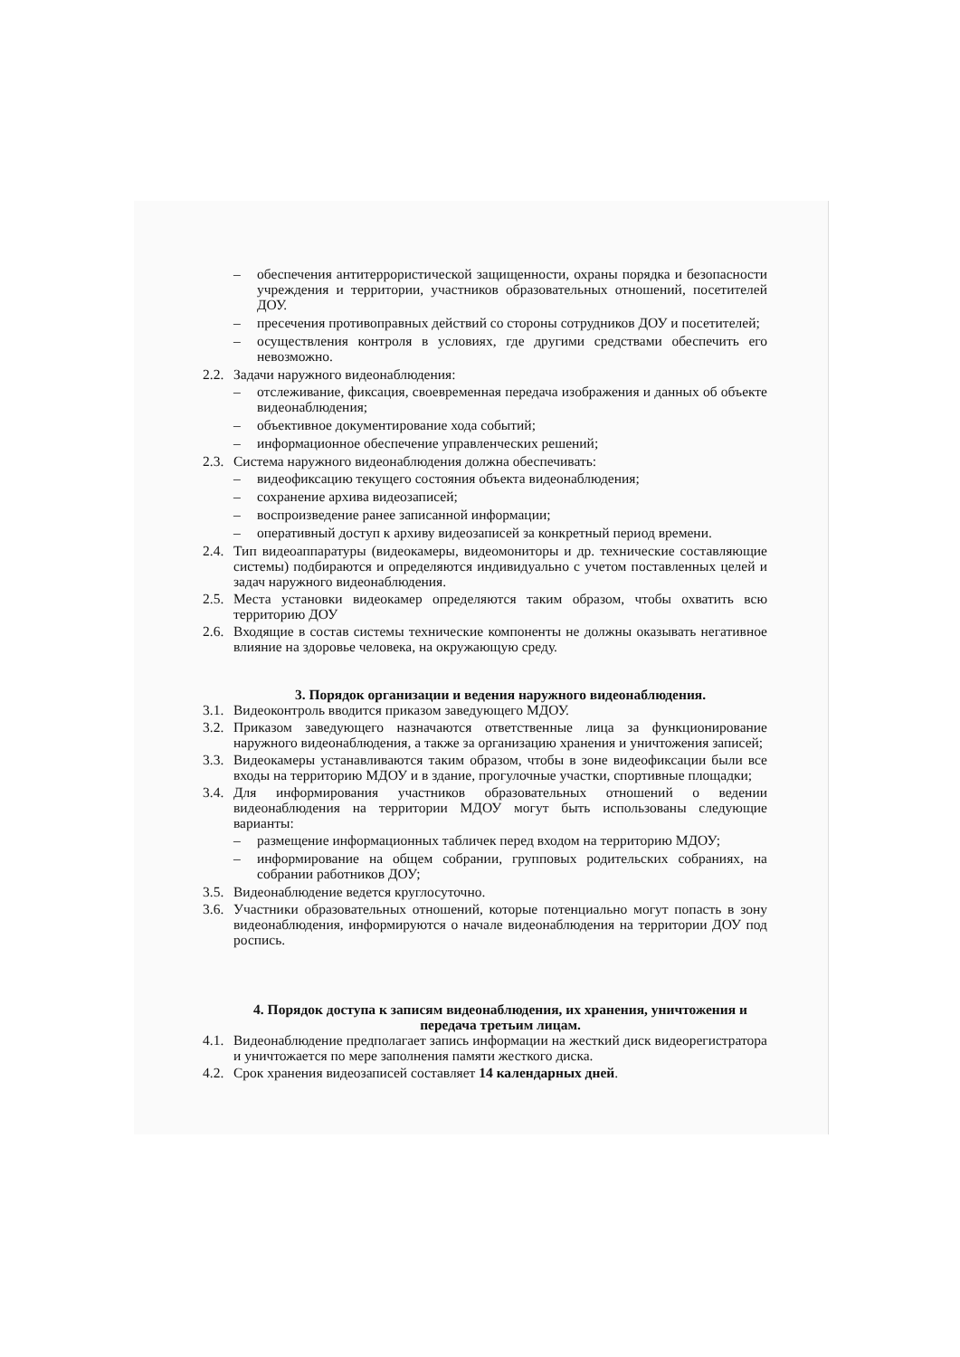– обеспечения антитеррористической защищенности, охраны порядка и безопасности учреждения и территории, участников образовательных отношений, посетителей ДОУ.
– пресечения противоправных действий со стороны сотрудников ДОУ и посетителей;
– осуществления контроля в условиях, где другими средствами обеспечить его невозможно.
2.2. Задачи наружного видеонаблюдения:
– отслеживание, фиксация, своевременная передача изображения и данных об объекте видеонаблюдения;
– объективное документирование хода событий;
– информационное обеспечение управленческих решений;
2.3. Система наружного видеонаблюдения должна обеспечивать:
– видеофиксацию текущего состояния объекта видеонаблюдения;
– сохранение архива видеозаписей;
– воспроизведение ранее записанной информации;
– оперативный доступ к архиву видеозаписей за конкретный период времени.
2.4. Тип видеоаппаратуры (видеокамеры, видеомониторы и др. технические составляющие системы) подбираются и определяются индивидуально с учетом поставленных целей и задач наружного видеонаблюдения.
2.5. Места установки видеокамер определяются таким образом, чтобы охватить всю территорию ДОУ
2.6. Входящие в состав системы технические компоненты не должны оказывать негативное влияние на здоровье человека, на окружающую среду.
3. Порядок организации и ведения наружного видеонаблюдения.
3.1. Видеоконтроль вводится приказом заведующего МДОУ.
3.2. Приказом заведующего назначаются ответственные лица за функционирование наружного видеонаблюдения, а также за организацию хранения и уничтожения записей;
3.3. Видеокамеры устанавливаются таким образом, чтобы в зоне видеофиксации были все входы на территорию МДОУ и в здание, прогулочные участки, спортивные площадки;
3.4. Для информирования участников образовательных отношений о ведении видеонаблюдения на территории МДОУ могут быть использованы следующие варианты:
– размещение информационных табличек перед входом на территорию МДОУ;
– информирование на общем собрании, групповых родительских собраниях, на собрании работников ДОУ;
3.5. Видеонаблюдение ведется круглосуточно.
3.6. Участники образовательных отношений, которые потенциально могут попасть в зону видеонаблюдения, информируются о начале видеонаблюдения на территории ДОУ под роспись.
4. Порядок доступа к записям видеонаблюдения, их хранения, уничтожения и передача третьим лицам.
4.1. Видеонаблюдение предполагает запись информации на жесткий диск видеорегистратора и уничтожается по мере заполнения памяти жесткого диска.
4.2. Срок хранения видеозаписей составляет 14 календарных дней.